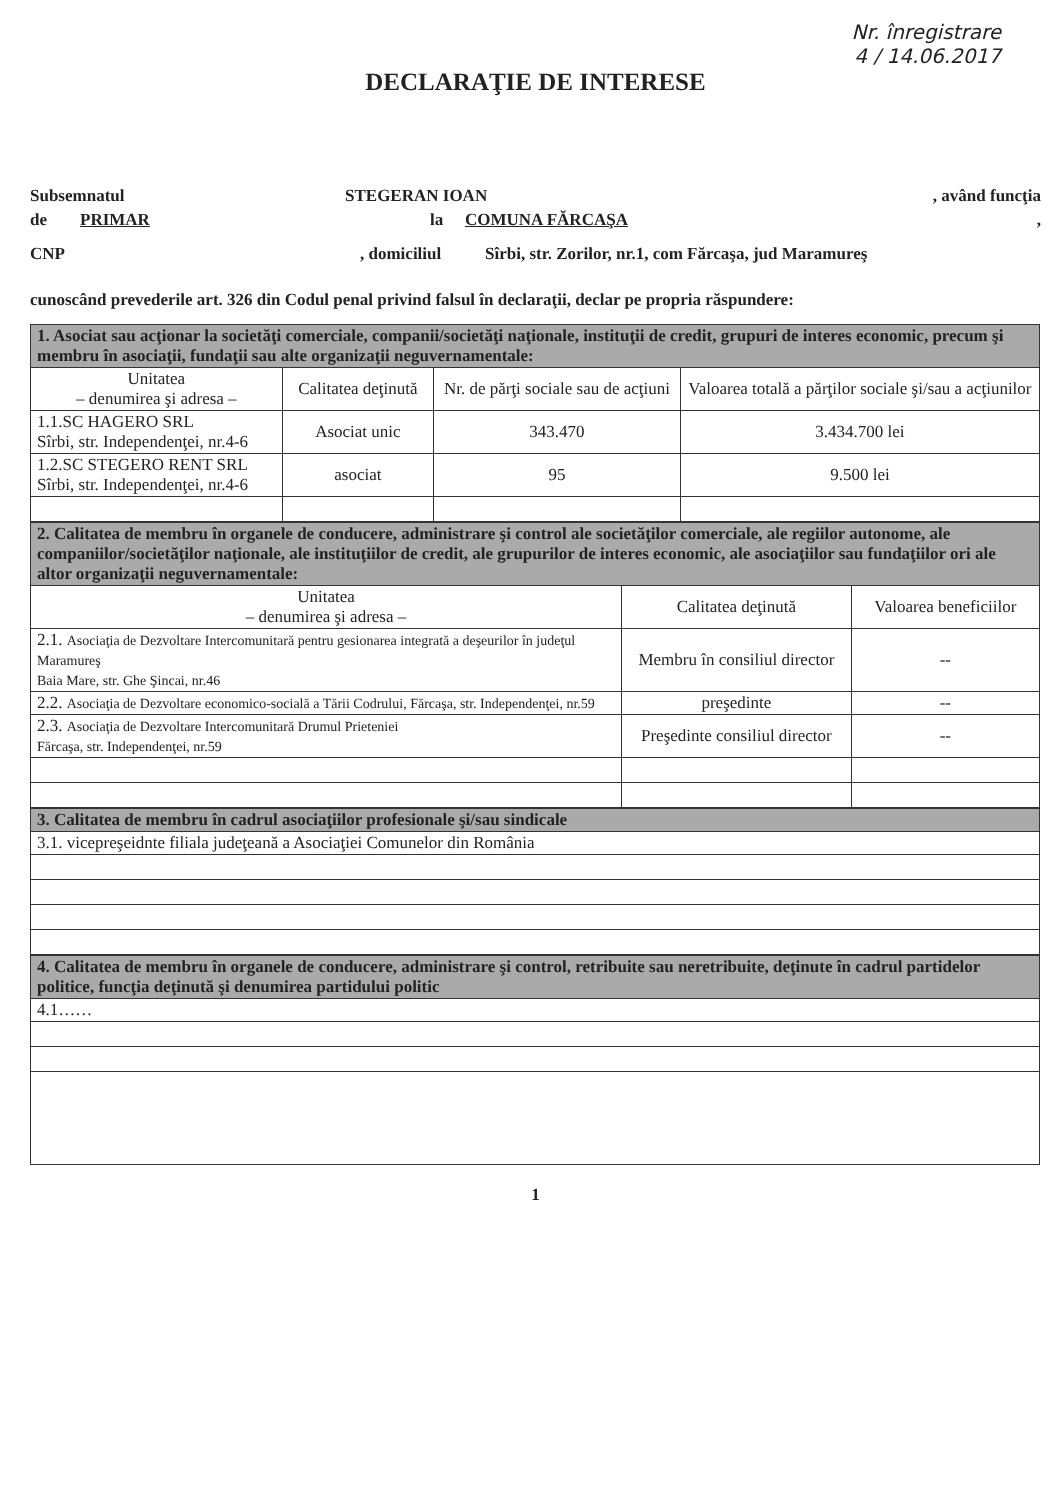Nr. înregistrare
4 / 14.06.2017
DECLARAŢIE DE INTERESE
Subsemnatul STEGERAN IOAN, având funcţia
de PRIMAR la COMUNA FĂRCAŞA,
CNP, domiciliul Sîrbi, str. Zorilor, nr.1, com Fărcaşa, jud Maramureş
cunoscând prevederile art. 326 din Codul penal privind falsul în declaraţii, declar pe propria răspundere:
| 1. Asociat sau acţionar la societăţi comerciale, companii/societăţi naţionale, instituţii de credit, grupuri de interes economic, precum şi membru în asociaţii, fundaţii sau alte organizaţii neguvernamentale: | | | |
| --- | --- | --- | --- |
| Unitatea – denumirea şi adresa – | Calitatea deţinută | Nr. de părţi sociale sau de acţiuni | Valoarea totală a părţilor sociale şi/sau a acţiunilor |
| 1.1.SC HAGERO SRL Sîrbi, str. Independenţei, nr.4-6 | Asociat unic | 343.470 | 3.434.700 lei |
| 1.2.SC STEGERO RENT SRL Sîrbi, str. Independenţei, nr.4-6 | asociat | 95 | 9.500 lei |
| 2. Calitatea de membru în organele de conducere, administrare şi control ale societăţilor comerciale, ale regiilor autonome, ale companiilor/societăţilor naţionale, ale instituţiilor de credit, ale grupurilor de interes economic, ale asociaţiilor sau fundaţiilor ori ale altor organizaţii neguvernamentale: | | |
| --- | --- | --- |
| Unitatea – denumirea şi adresa – | Calitatea deţinută | Valoarea beneficiilor |
| 2.1. Asociaţia de Dezvoltare Intercomunitară pentru gesionarea integrată a deşeurilor în judeţul Maramureş Baia Mare, str. Ghe Şincai, nr.46 | Membru în consiliul director | -- |
| 2.2. Asociaţia de Dezvoltare economico-socială a Tării Codrului, Fărcaşa, str. Independenţei, nr.59 | preşedinte | -- |
| 2.3. Asociaţia de Dezvoltare Intercomunitară Drumul Prieteniei Fărcaşa, str. Independenţei, nr.59 | Preşedinte consiliul director | -- |
| 3. Calitatea de membru în cadrul asociaţiilor profesionale şi/sau sindicale |
| --- |
| 3.1. vicepreşeidnte filiala judeţeană a Asociaţiei Comunelor din România |
| 4. Calitatea de membru în organele de conducere, administrare şi control, retribuite sau neretribuite, deţinute în cadrul partidelor politice, funcţia deţinută şi denumirea partidului politic |
| --- |
| 4.1…… |
1